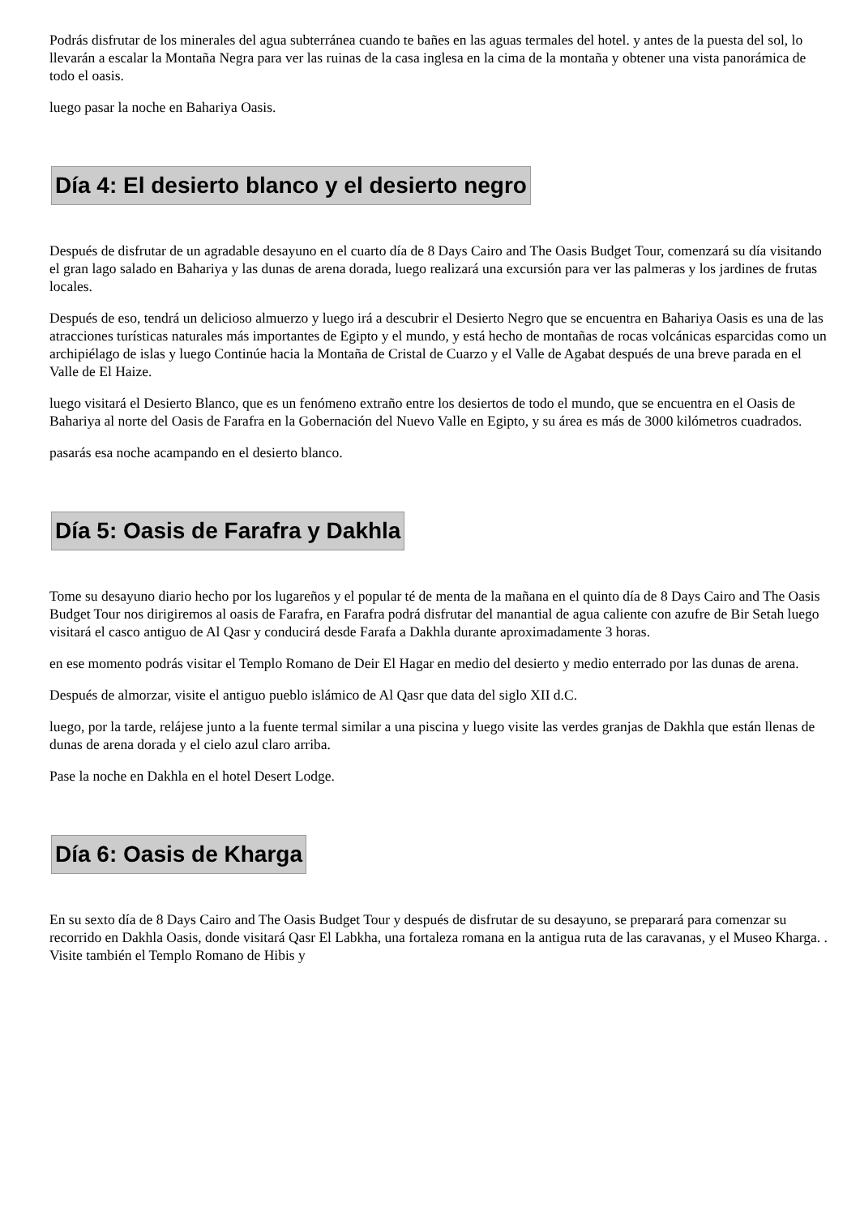Podrás disfrutar de los minerales del agua subterránea cuando te bañes en las aguas termales del hotel. y antes de la puesta del sol, lo llevarán a escalar la Montaña Negra para ver las ruinas de la casa inglesa en la cima de la montaña y obtener una vista panorámica de todo el oasis.
luego pasar la noche en Bahariya Oasis.
Día 4: El desierto blanco y el desierto negro
Después de disfrutar de un agradable desayuno en el cuarto día de 8 Days Cairo and The Oasis Budget Tour, comenzará su día visitando el gran lago salado en Bahariya y las dunas de arena dorada, luego realizará una excursión para ver las palmeras y los jardines de frutas locales.
Después de eso, tendrá un delicioso almuerzo y luego irá a descubrir el Desierto Negro que se encuentra en Bahariya Oasis es una de las atracciones turísticas naturales más importantes de Egipto y el mundo, y está hecho de montañas de rocas volcánicas esparcidas como un archipiélago de islas y luego Continúe hacia la Montaña de Cristal de Cuarzo y el Valle de Agabat después de una breve parada en el Valle de El Haize.
luego visitará el Desierto Blanco, que es un fenómeno extraño entre los desiertos de todo el mundo, que se encuentra en el Oasis de Bahariya al norte del Oasis de Farafra en la Gobernación del Nuevo Valle en Egipto, y su área es más de 3000 kilómetros cuadrados.
pasarás esa noche acampando en el desierto blanco.
Día 5: Oasis de Farafra y Dakhla
Tome su desayuno diario hecho por los lugareños y el popular té de menta de la mañana en el quinto día de 8 Days Cairo and The Oasis Budget Tour nos dirigiremos al oasis de Farafra, en Farafra podrá disfrutar del manantial de agua caliente con azufre de Bir Setah luego visitará el casco antiguo de Al Qasr y conducirá desde Farafa a Dakhla durante aproximadamente 3 horas.
en ese momento podrás visitar el Templo Romano de Deir El Hagar en medio del desierto y medio enterrado por las dunas de arena.
Después de almorzar, visite el antiguo pueblo islámico de Al Qasr que data del siglo XII d.C.
luego, por la tarde, relájese junto a la fuente termal similar a una piscina y luego visite las verdes granjas de Dakhla que están llenas de dunas de arena dorada y el cielo azul claro arriba.
Pase la noche en Dakhla en el hotel Desert Lodge.
Día 6: Oasis de Kharga
En su sexto día de 8 Days Cairo and The Oasis Budget Tour y después de disfrutar de su desayuno, se preparará para comenzar su recorrido en Dakhla Oasis, donde visitará Qasr El Labkha, una fortaleza romana en la antigua ruta de las caravanas, y el Museo Kharga. . Visite también el Templo Romano de Hibis y